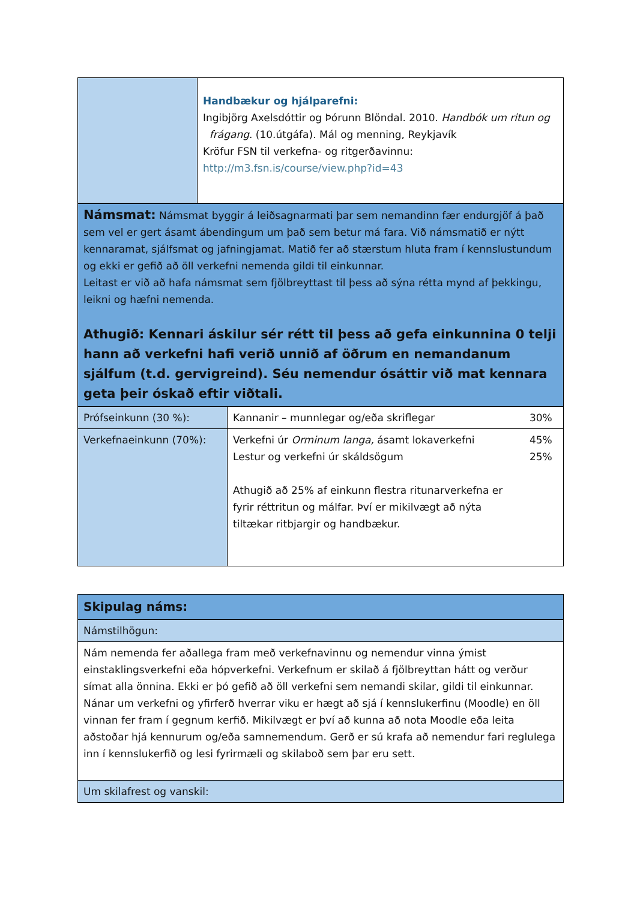| | Handbækur og hjálparefni: Ingibjörg Axelsdóttir og Þórunn Blöndal. 2010. Handbók um ritun og frágang . (10.útgáfa). Mál og menning, Reykjavík Kröfur FSN til verkefna- og ritgerðavinnu: http://m3.fsn.is/course/view.php?id=43 |
| Námsmat: Námsmat byggir á leiðsagnarmati þar sem nemandinn fær endurgjöf á það sem vel er gert ásamt ábendingum um það sem betur má fara. Við námsmatið er nýtt kennaramat, sjálfsmat og jafningjamat. Matið fer að stærstum hluta fram í kennslustundum og ekki er gefið að öll verkefni nemenda gildi til einkunnar. Leitast er við að hafa námsmat sem fjölbreyttast til þess að sýna rétta mynd af þekkingu, leikni og hæfni nemenda. Athugið: Kennari áskilur sér rétt til þess að gefa einkunnina 0 telji hann að verkefni hafi verið unnið af öðrum en nemandanum sjálfum (t.d. gervigreind). Séu nemendur ósáttir við mat kennara geta þeir óskað eftir viðtali. | | |
| Prófseinkunn (30 %): | Kannanir – munnlegar og/eða skriflegar | 30% |
| Verkefnaeinkunn (70%): | Verkefni úr Orminum langa, ásamt lokaverkefni Lestur og verkefni úr skáldsögum Athugið að 25% af einkunn flestra ritunarverkefna er fyrir réttritun og málfar. Því er mikilvægt að nýta tiltækar ritbjargir og handbækur. | 45% 25% |
| Skipulag náms: |
| Námstilhögun: |
| Nám nemenda fer aðallega fram með verkefnavinnu og nemendur vinna ýmist einstaklingsverkefni eða hópverkefni. Verkefnum er skilað á fjölbreyttan hátt og verður símat alla önnina. Ekki er þó gefið að öll verkefni sem nemandi skilar, gildi til einkunnar. Nánar um verkefni og yfirferð hverrar viku er hægt að sjá í kennslukerfinu (Moodle) en öll vinnan fer fram í gegnum kerfið. Mikilvægt er því að kunna að nota Moodle eða leita aðstoðar hjá kennurum og/eða samnemendum. Gerð er sú krafa að nemendur fari reglulega inn í kennslukerfið og lesi fyrirmæli og skilaboð sem þar eru sett. |
| Um skilafrest og vanskil: |